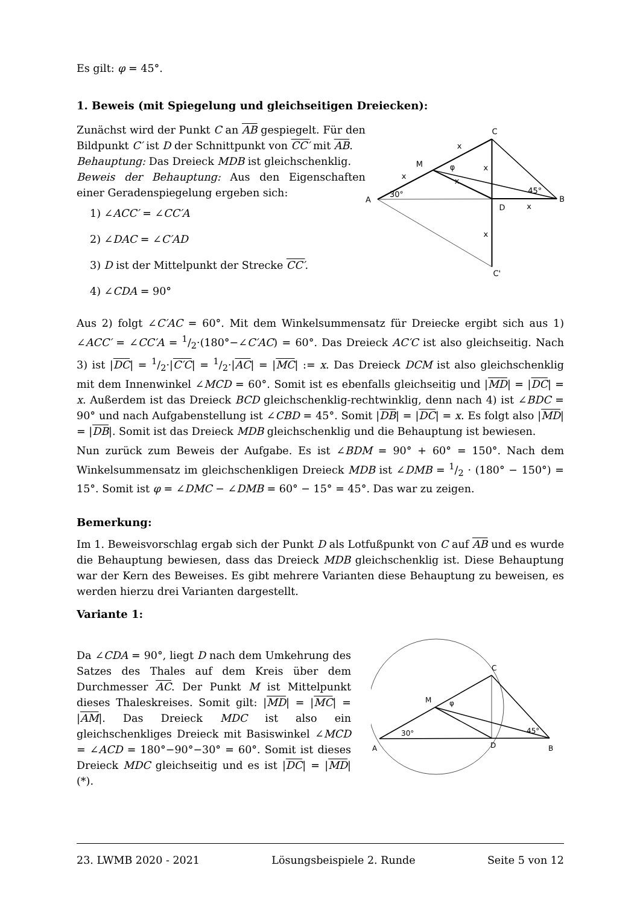Es gilt: φ = 45°.
1. Beweis (mit Spiegelung und gleichseitigen Dreiecken):
Zunächst wird der Punkt C an AB gespiegelt. Für den Bildpunkt C′ ist D der Schnittpunkt von CC′ mit AB.
Behauptung: Das Dreieck MDB ist gleichschenklig.
Beweis der Behauptung: Aus den Eigenschaften einer Geradenspiegelung ergeben sich:
1) ∠ACC′ = ∠CC′A
2) ∠DAC = ∠C′AD
3) D ist der Mittelpunkt der Strecke CC′.
4) ∠CDA = 90°
C
M
φ
A
D
B
C'
30°
45°
x
x
x
x
x
x
Aus 2) folgt ∠C′AC = 60°. Mit dem Winkelsummensatz für Dreiecke ergibt sich aus 1) ∠ACC′ = ∠CC′A = 1/2·(180°−∠C′AC) = 60°. Das Dreieck AC′C ist also gleichseitig. Nach 3) ist |DC| = 1/2·|C′C| = 1/2·|AC| = |MC| := x. Das Dreieck DCM ist also gleichschenklig mit dem Innenwinkel ∠MCD = 60°. Somit ist es ebenfalls gleichseitig und |MD| = |DC| = x. Außerdem ist das Dreieck BCD gleichschenklig-rechtwinklig, denn nach 4) ist ∠BDC = 90° und nach Aufgabenstellung ist ∠CBD = 45°. Somit |DB| = |DC| = x. Es folgt also |MD| = |DB|. Somit ist das Dreieck MDB gleichschenklig und die Behauptung ist bewiesen.
Nun zurück zum Beweis der Aufgabe. Es ist ∠BDM = 90° + 60° = 150°. Nach dem Winkelsummensatz im gleichschenkligen Dreieck MDB ist ∠DMB = 1/2 · (180° − 150°) = 15°. Somit ist φ = ∠DMC − ∠DMB = 60° − 15° = 45°. Das war zu zeigen.
Bemerkung:
Im 1. Beweisvorschlag ergab sich der Punkt D als Lotfußpunkt von C auf AB und es wurde die Behauptung bewiesen, dass das Dreieck MDB gleichschenklig ist. Diese Behauptung war der Kern des Beweises. Es gibt mehrere Varianten diese Behauptung zu beweisen, es werden hierzu drei Varianten dargestellt.
Variante 1:
Da ∠CDA = 90°, liegt D nach dem Umkehrung des Satzes des Thales auf dem Kreis über dem Durchmesser AC. Der Punkt M ist Mittelpunkt dieses Thaleskreises. Somit gilt: |MD| = |MC| = |AM|. Das Dreieck MDC ist also ein gleichschenkliges Dreieck mit Basiswinkel ∠MCD = ∠ACD = 180°−90°−30° = 60°. Somit ist dieses Dreieck MDC gleichseitig und es ist |DC| = |MD| (*).
C
M
φ
A
D
B
30°
45°
23. LWMB 2020 - 2021 Lösungsbeispiele 2. Runde Seite 5 von 12